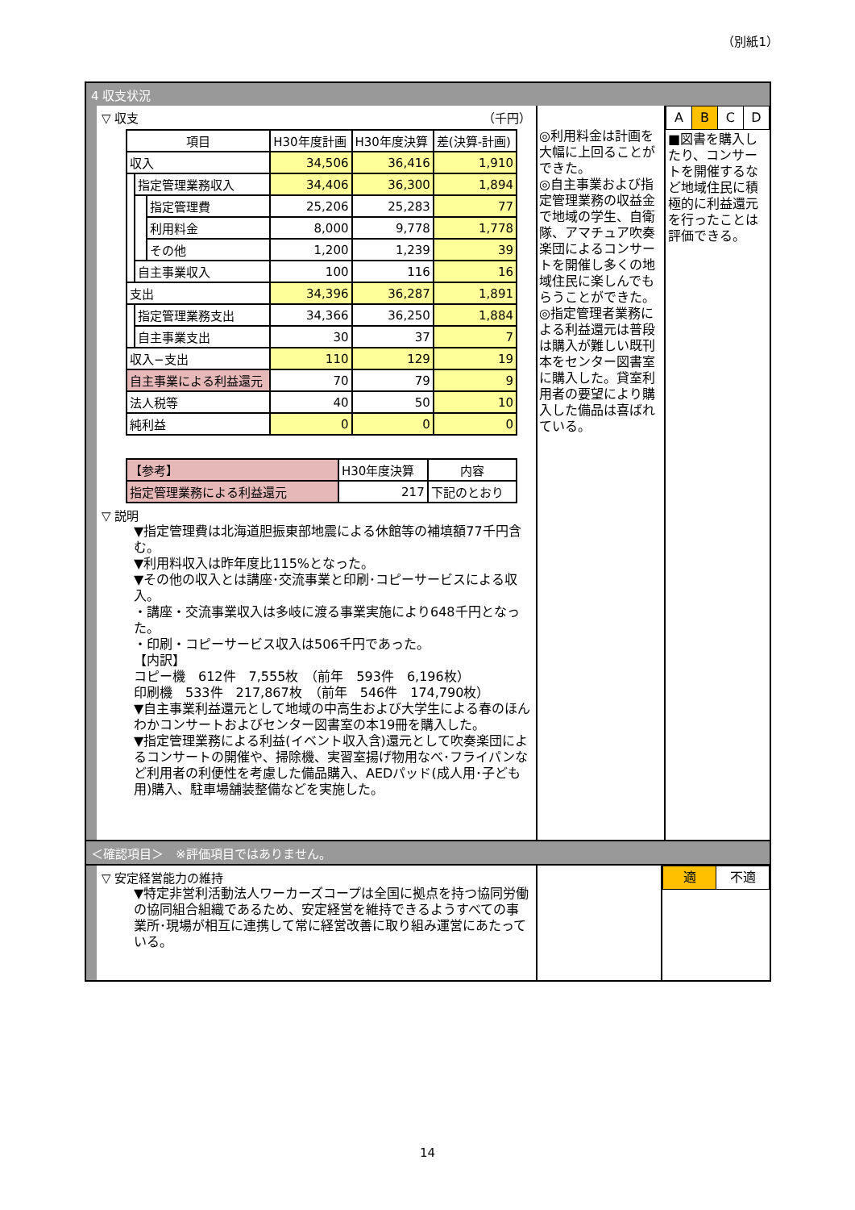（別紙1）
4 収支状況
▽ 収支 （千円）
| 項目 | | | H30年度計画 | H30年度決算 | 差(決算-計画) |
| 収入 | | | 34,506 | 36,416 | 1,910 |
| | 指定管理業務収入 | | 34,406 | 36,300 | 1,894 |
| | | 指定管理費 | 25,206 | 25,283 | 77 |
| | | 利用料金 | 8,000 | 9,778 | 1,778 |
| | | その他 | 1,200 | 1,239 | 39 |
| | 自主事業収入 | | 100 | 116 | 16 |
| 支出 | | | 34,396 | 36,287 | 1,891 |
| | 指定管理業務支出 | | 34,366 | 36,250 | 1,884 |
| | 自主事業支出 | | 30 | 37 | 7 |
| 収入−支出 | | | 110 | 129 | 19 |
| 自主事業による利益還元 | | | 70 | 79 | 9 |
| 法人税等 | | | 40 | 50 | 10 |
| 純利益 | | | 0 | 0 | 0 |
| 【参考】 | H30年度決算 | 内容 |
| 指定管理業務による利益還元 | 217 | 下記のとおり |
▽ 説明
▼指定管理費は北海道胆振東部地震による休館等の補填額77千円含む。
▼利用料収入は昨年度比115%となった。
▼その他の収入とは講座･交流事業と印刷･コピーサービスによる収入。
・講座・交流事業収入は多岐に渡る事業実施により648千円となった。
・印刷・コピーサービス収入は506千円であった。
【内訳】
コピー機　612件　7,555枚　（前年　593件　6,196枚）
印刷機　533件　217,867枚　（前年　546件　174,790枚）
▼自主事業利益還元として地域の中高生および大学生による春のほんわかコンサートおよびセンター図書室の本19冊を購入した。
▼指定管理業務による利益(イベント収入含)還元として吹奏楽団によるコンサートの開催や、掃除機、実習室揚げ物用なべ･フライパンなど利用者の利便性を考慮した備品購入、AEDパッド(成人用･子ども用)購入、駐車場舗装整備などを実施した。
◎利用料金は計画を大幅に上回ることができた。
◎自主事業および指定管理業務の収益金で地域の学生、自衛隊、アマチュア吹奏楽団によるコンサートを開催し多くの地域住民に楽しんでもらうことができた。
◎指定管理者業務による利益還元は普段は購入が難しい既刊本をセンター図書室に購入した。貸室利用者の要望により購入した備品は喜ばれている。
| A | B | C | D |
■図書を購入したり、コンサートを開催するなど地域住民に積極的に利益還元を行ったことは評価できる。
＜確認項目＞　※評価項目ではありません。
▽ 安定経営能力の維持
▼特定非営利活動法人ワーカーズコープは全国に拠点を持つ協同労働の協同組合組織であるため、安定経営を維持できるようすべての事業所･現場が相互に連携して常に経営改善に取り組み運営にあたっている。
| 適 | 不適 |
14